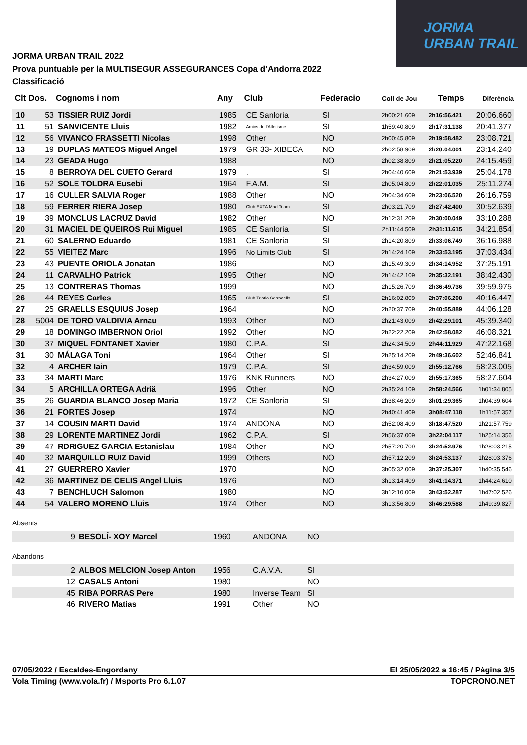JORMA
URBAN TRAIL
JORMA URBAN TRAIL 2022
Prova puntuable per la MULTISEGUR ASSEGURANCES Copa d’Andorra 2022
Classificació
| Clt | Dos. | Cognoms i nom | Any | Club | Federacio | Coll de Jou | Temps | Diferència |
| --- | --- | --- | --- | --- | --- | --- | --- | --- |
| 10 | 53 | TISSIER RUIZ Jordi | 1985 | CE Sanloria | SI | 2h00:21.609 | 2h16:56.421 | 20:06.660 |
| 11 | 51 | SANVICENTE Lluis | 1982 | Amics de l'Atletisme | SI | 1h59:40.809 | 2h17:31.138 | 20:41.377 |
| 12 | 56 | VIVANCO FRASSETTI Nicolas | 1998 | Other | NO | 2h00:45.809 | 2h19:58.482 | 23:08.721 |
| 13 | 19 | DUPLAS MATEOS Miguel Angel | 1979 | GR 33- XIBECA | NO | 2h02:58.909 | 2h20:04.001 | 23:14.240 |
| 14 | 23 | GEADA Hugo | 1988 | | NO | 2h02:38.809 | 2h21:05.220 | 24:15.459 |
| 15 | 8 | BERROYA DEL CUETO Gerard | 1979 | . | SI | 2h04:40.609 | 2h21:53.939 | 25:04.178 |
| 16 | 52 | SOLE TOLDRA Eusebi | 1964 | F.A.M. | SI | 2h05:04.809 | 2h22:01.035 | 25:11.274 |
| 17 | 16 | CULLER SALVIA Roger | 1988 | Other | NO | 2h04:34.609 | 2h23:06.520 | 26:16.759 |
| 18 | 59 | FERRER RIERA Josep | 1980 | Club EXTA Mad Team | SI | 2h03:21.709 | 2h27:42.400 | 30:52.639 |
| 19 | 39 | MONCLUS LACRUZ David | 1982 | Other | NO | 2h12:31.209 | 2h30:00.049 | 33:10.288 |
| 20 | 31 | MACIEL DE QUEIROS Rui Miguel | 1985 | CE Sanloria | SI | 2h11:44.509 | 2h31:11.615 | 34:21.854 |
| 21 | 60 | SALERNO Eduardo | 1981 | CE Sanloria | SI | 2h14:20.809 | 2h33:06.749 | 36:16.988 |
| 22 | 55 | VIEITEZ Marc | 1996 | No Limits Club | SI | 2h14:24.109 | 2h33:53.195 | 37:03.434 |
| 23 | 43 | PUENTE ORIOLA Jonatan | 1986 | | NO | 2h15:49.309 | 2h34:14.952 | 37:25.191 |
| 24 | 11 | CARVALHO Patrick | 1995 | Other | NO | 2h14:42.109 | 2h35:32.191 | 38:42.430 |
| 25 | 13 | CONTRERAS Thomas | 1999 | | NO | 2h15:26.709 | 2h36:49.736 | 39:59.975 |
| 26 | 44 | REYES Carles | 1965 | Club Triatlo Serradells | SI | 2h16:02.809 | 2h37:06.208 | 40:16.447 |
| 27 | 25 | GRAELLS ESQUIUS Josep | 1964 | | NO | 2h20:37.709 | 2h40:55.889 | 44:06.128 |
| 28 | 5004 | DE TORO VALDIVIA Arnau | 1993 | Other | NO | 2h21:43.009 | 2h42:29.101 | 45:39.340 |
| 29 | 18 | DOMINGO IMBERNON Oriol | 1992 | Other | NO | 2h22:22.209 | 2h42:58.082 | 46:08.321 |
| 30 | 37 | MIQUEL FONTANET Xavier | 1980 | C.P.A. | SI | 2h24:34.509 | 2h44:11.929 | 47:22.168 |
| 31 | 30 | MÁLAGA Toni | 1964 | Other | SI | 2h25:14.209 | 2h49:36.602 | 52:46.841 |
| 32 | 4 | ARCHER Iain | 1979 | C.P.A. | SI | 2h34:59.009 | 2h55:12.766 | 58:23.005 |
| 33 | 34 | MARTI Marc | 1976 | KNK Runners | NO | 2h34:27.009 | 2h55:17.365 | 58:27.604 |
| 34 | 5 | ARCHILLA ORTEGA Adriä | 1996 | Other | NO | 2h35:24.109 | 2h58:24.566 | 1h01:34.805 |
| 35 | 26 | GUARDIA BLANCO Josep Maria | 1972 | CE Sanloria | SI | 2h38:46.209 | 3h01:29.365 | 1h04:39.604 |
| 36 | 21 | FORTES Josep | 1974 | | NO | 2h40:41.409 | 3h08:47.118 | 1h11:57.357 |
| 37 | 14 | COUSIN MARTI David | 1974 | ANDONA | NO | 2h52:08.409 | 3h18:47.520 | 1h21:57.759 |
| 38 | 29 | LORENTE MARTINEZ Jordi | 1962 | C.P.A. | SI | 2h56:37.009 | 3h22:04.117 | 1h25:14.356 |
| 39 | 47 | RDRIGUEZ GARCIA Estanislau | 1984 | Other | NO | 2h57:20.709 | 3h24:52.976 | 1h28:03.215 |
| 40 | 32 | MARQUILLO RUIZ David | 1999 | Others | NO | 2h57:12.209 | 3h24:53.137 | 1h28:03.376 |
| 41 | 27 | GUERRERO Xavier | 1970 | | NO | 3h05:32.009 | 3h37:25.307 | 1h40:35.546 |
| 42 | 36 | MARTINEZ DE CELIS Angel Lluis | 1976 | | NO | 3h13:14.409 | 3h41:14.371 | 1h44:24.610 |
| 43 | 7 | BENCHLUCH Salomon | 1980 | | NO | 3h12:10.009 | 3h43:52.287 | 1h47:02.526 |
| 44 | 54 | VALERO MORENO Lluis | 1974 | Other | NO | 3h13:56.809 | 3h46:29.588 | 1h49:39.827 |
Absents
| | 9 | BESOLÍ- XOY Marcel | 1960 | ANDONA | NO |
Abandons
| | 2 | ALBOS MELCION Josep Anton | 1956 | C.A.V.A. | SI |
| | 12 | CASALS Antoni | 1980 | | NO |
| | 45 | RIBA PORRAS Pere | 1980 | Inverse Team | SI |
| | 46 | RIVERO Matias | 1991 | Other | NO |
07/05/2022 / Escaldes-Engordany El 25/05/2022 a 16:45 / Pàgina 3/5
Vola Timing (www.vola.fr) / Msports Pro 6.1.07 TOPCRONO.NET